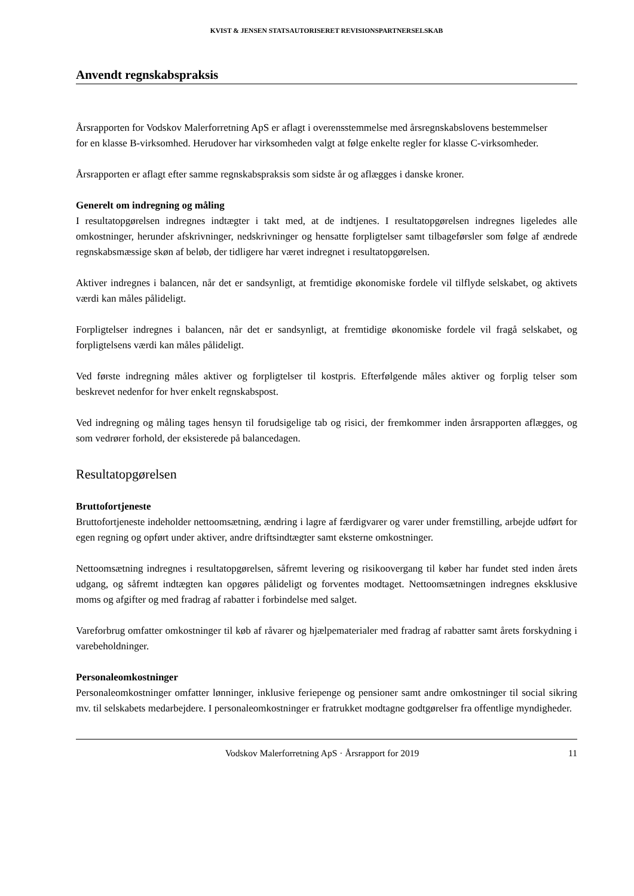KVIST & JENSEN STATSAUTORISERET REVISIONSPARTNERSELSKAB
Anvendt regnskabspraksis
Årsrapporten for Vodskov Malerforretning ApS er aflagt i overensstemmelse med årsregnskabslovens bestemmelser
for en klasse B-virksomhed. Herudover har virksomheden valgt at følge enkelte regler for klasse C-virksomheder.
Årsrapporten er aflagt efter samme regnskabspraksis som sidste år og aflægges i danske kroner.
Generelt om indregning og måling
I resultatopgørelsen indregnes indtægter i takt med, at de indtjenes. I resultatopgørelsen indregnes ligeledes alle omkostninger, herunder afskrivninger, nedskrivninger og hensatte forpligtelser samt tilbageførsler som følge af ændrede regnskabsmæssige skøn af beløb, der tidligere har været indregnet i resultatopgørelsen.
Aktiver indregnes i balancen, når det er sandsynligt, at fremtidige økonomiske fordele vil tilflyde selskabet, og aktivets værdi kan måles pålideligt.
Forpligtelser indregnes i balancen, når det er sandsynligt, at fremtidige økonomiske fordele vil fragå selskabet, og forpligtelsens værdi kan måles pålideligt.
Ved første indregning måles aktiver og forpligtelser til kostpris. Efterfølgende måles aktiver og forplig telser som beskrevet nedenfor for hver enkelt regnskabspost.
Ved indregning og måling tages hensyn til forudsigelige tab og risici, der fremkommer inden årsrapporten aflægges, og som vedrører forhold, der eksisterede på balancedagen.
Resultatopgørelsen
Bruttofortjeneste
Bruttofortjeneste indeholder nettoomsætning, ændring i lagre af færdigvarer og varer under fremstilling, arbejde udført for egen regning og opført under aktiver, andre driftsindtægter samt eksterne omkostninger.
Nettoomsætning indregnes i resultatopgørelsen, såfremt levering og risikoovergang til køber har fundet sted inden årets udgang, og såfremt indtægten kan opgøres pålideligt og forventes modtaget. Nettoomsætningen indregnes eksklusive moms og afgifter og med fradrag af rabatter i forbindelse med salget.
Vareforbrug omfatter omkostninger til køb af råvarer og hjælpematerialer med fradrag af rabatter samt årets forskydning i varebeholdninger.
Personaleomkostninger
Personaleomkostninger omfatter lønninger, inklusive feriepenge og pensioner samt andre omkostninger til social sikring mv. til selskabets medarbejdere. I personaleomkostninger er fratrukket modtagne godtgørelser fra offentlige myndigheder.
Vodskov Malerforretning ApS · Årsrapport for 2019 11